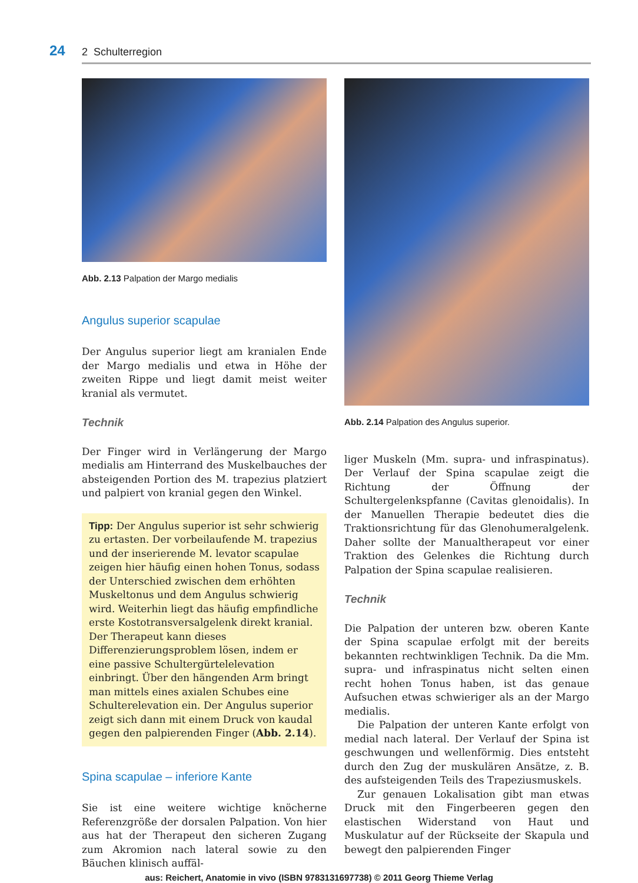24 2 Schulterregion
Abb. 2.13 Palpation der Margo medialis
Angulus superior scapulae
Der Angulus superior liegt am kranialen Ende der Margo medialis und etwa in Höhe der zweiten Rippe und liegt damit meist weiter kranial als vermutet.
Technik
Der Finger wird in Verlängerung der Margo medialis am Hinterrand des Muskelbauches der absteigenden Portion des M. trapezius platziert und palpiert von kranial gegen den Winkel.
Tipp: Der Angulus superior ist sehr schwierig zu ertasten. Der vorbeilaufende M. trapezius und der inserierende M. levator scapulae zeigen hier häufig einen hohen Tonus, sodass der Unterschied zwischen dem erhöhten Muskeltonus und dem Angulus schwierig wird. Weiterhin liegt das häufig empfindliche erste Kostotransversalgelenk direkt kranial. Der Therapeut kann dieses Differenzierungsproblem lösen, indem er eine passive Schultergürtelelevation einbringt. Über den hängenden Arm bringt man mittels eines axialen Schubes eine Schulterelevation ein. Der Angulus superior zeigt sich dann mit einem Druck von kaudal gegen den palpierenden Finger (Abb. 2.14).
Spina scapulae – inferiore Kante
Sie ist eine weitere wichtige knöcherne Referenzgröße der dorsalen Palpation. Von hier aus hat der Therapeut den sicheren Zugang zum Akromion nach lateral sowie zu den Bäuchen klinisch auffäl-
Abb. 2.14 Palpation des Angulus superior.
liger Muskeln (Mm. supra- und infraspinatus). Der Verlauf der Spina scapulae zeigt die Richtung der Öffnung der Schultergelenkspfanne (Cavitas glenoidalis). In der Manuellen Therapie bedeutet dies die Traktionsrichtung für das Glenohumeralgelenk. Daher sollte der Manualtherapeut vor einer Traktion des Gelenkes die Richtung durch Palpation der Spina scapulae realisieren.
Technik
Die Palpation der unteren bzw. oberen Kante der Spina scapulae erfolgt mit der bereits bekannten rechtwinkligen Technik. Da die Mm. supra- und infraspinatus nicht selten einen recht hohen Tonus haben, ist das genaue Aufsuchen etwas schwieriger als an der Margo medialis.
Die Palpation der unteren Kante erfolgt von medial nach lateral. Der Verlauf der Spina ist geschwungen und wellenförmig. Dies entsteht durch den Zug der muskulären Ansätze, z. B. des aufsteigenden Teils des Trapeziusmuskels.
Zur genauen Lokalisation gibt man etwas Druck mit den Fingerbeeren gegen den elastischen Widerstand von Haut und Muskulatur auf der Rückseite der Skapula und bewegt den palpierenden Finger
aus: Reichert, Anatomie in vivo (ISBN 9783131697738) © 2011 Georg Thieme Verlag